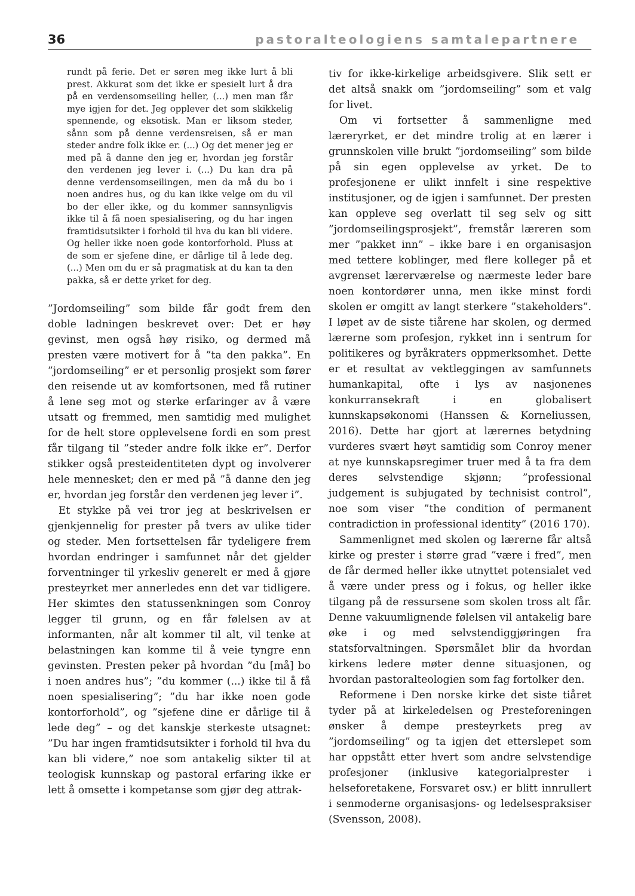36 pastoralteologiens samtalepartnere
rundt på ferie. Det er søren meg ikke lurt å bli prest. Akkurat som det ikke er spesielt lurt å dra på en verdensomseiling heller, (...) men man får mye igjen for det. Jeg opplever det som skikkelig spennende, og eksotisk. Man er liksom steder, sånn som på denne verdensreisen, så er man steder andre folk ikke er. (...) Og det mener jeg er med på å danne den jeg er, hvordan jeg forstår den verdenen jeg lever i. (...) Du kan dra på denne verdensomseilingen, men da må du bo i noen andres hus, og du kan ikke velge om du vil bo der eller ikke, og du kommer sannsynligvis ikke til å få noen spesialisering, og du har ingen framtidsutsikter i forhold til hva du kan bli videre. Og heller ikke noen gode kontorforhold. Pluss at de som er sjefene dine, er dårlige til å lede deg. (...) Men om du er så pragmatisk at du kan ta den pakka, så er dette yrket for deg.
”Jordomseiling” som bilde får godt frem den doble ladningen beskrevet over: Det er høy gevinst, men også høy risiko, og dermed må presten være motivert for å ”ta den pakka”. En ”jordomseiling” er et personlig prosjekt som fører den reisende ut av komfortsonen, med få rutiner å lene seg mot og sterke erfaringer av å være utsatt og fremmed, men samtidig med mulighet for de helt store opplevelsene fordi en som prest får tilgang til ”steder andre folk ikke er”. Derfor stikker også presteidentiteten dypt og involverer hele mennesket; den er med på ”å danne den jeg er, hvordan jeg forstår den verdenen jeg lever i”.
Et stykke på vei tror jeg at beskrivelsen er gjenkjennelig for prester på tvers av ulike tider og steder. Men fortsettelsen får tydeligere frem hvordan endringer i samfunnet når det gjelder forventninger til yrkesliv generelt er med å gjøre presteyrket mer annerledes enn det var tidligere. Her skimtes den statussenkningen som Conroy legger til grunn, og en får følelsen av at informanten, når alt kommer til alt, vil tenke at belastningen kan komme til å veie tyngre enn gevinsten. Presten peker på hvordan ”du [må] bo i noen andres hus”; ”du kommer (...) ikke til å få noen spesialisering”; ”du har ikke noen gode kontorforhold”, og ”sjefene dine er dårlige til å lede deg” – og det kanskje sterkeste utsagnet: ”Du har ingen framtidsutsikter i forhold til hva du kan bli videre,” noe som antakelig sikter til at teologisk kunnskap og pastoral erfaring ikke er lett å omsette i kompetanse som gjør deg attrak-
tiv for ikke-kirkelige arbeidsgivere. Slik sett er det altså snakk om ”jordomseiling” som et valg for livet.
Om vi fortsetter å sammenligne med læreryrket, er det mindre trolig at en lærer i grunnskolen ville brukt ”jordomseiling” som bilde på sin egen opplevelse av yrket. De to profesjonene er ulikt innfelt i sine respektive institusjoner, og de igjen i samfunnet. Der presten kan oppleve seg overlatt til seg selv og sitt ”jordomseilingsprosjekt”, fremstår læreren som mer ”pakket inn” – ikke bare i en organisasjon med tettere koblinger, med flere kolleger på et avgrenset lærerværelse og nærmeste leder bare noen kontordører unna, men ikke minst fordi skolen er omgitt av langt sterkere ”stakeholders”. I løpet av de siste tiårene har skolen, og dermed lærerne som profesjon, rykket inn i sentrum for politikeres og byråkraters oppmerksomhet. Dette er et resultat av vektleggingen av samfunnets humankapital, ofte i lys av nasjonenes konkurransekraft i en globalisert kunnskapsøkonomi (Hanssen & Korneliussen, 2016). Dette har gjort at lærernes betydning vurderes svært høyt samtidig som Conroy mener at nye kunnskapsregimer truer med å ta fra dem deres selvstendige skjønn; ”professional judgement is subjugated by technisist control”, noe som viser ”the condition of permanent contradiction in professional identity” (2016 170).
Sammenlignet med skolen og lærerne får altså kirke og prester i større grad ”være i fred”, men de får dermed heller ikke utnyttet potensialet ved å være under press og i fokus, og heller ikke tilgang på de ressursene som skolen tross alt får. Denne vakuumlignende følelsen vil antakelig bare øke i og med selvstendiggjøringen fra statsforvaltningen. Spørsmålet blir da hvordan kirkens ledere møter denne situasjonen, og hvordan pastoralteologien som fag fortolker den.
Reformene i Den norske kirke det siste tiåret tyder på at kirkeledelsen og Presteforeningen ønsker å dempe presteyrkets preg av ”jordomseiling” og ta igjen det etterslepet som har oppstått etter hvert som andre selvstendige profesjoner (inklusive kategorialprester i helseforetakene, Forsvaret osv.) er blitt innrullert i senmoderne organisasjons- og ledelsespraksiser (Svensson, 2008).